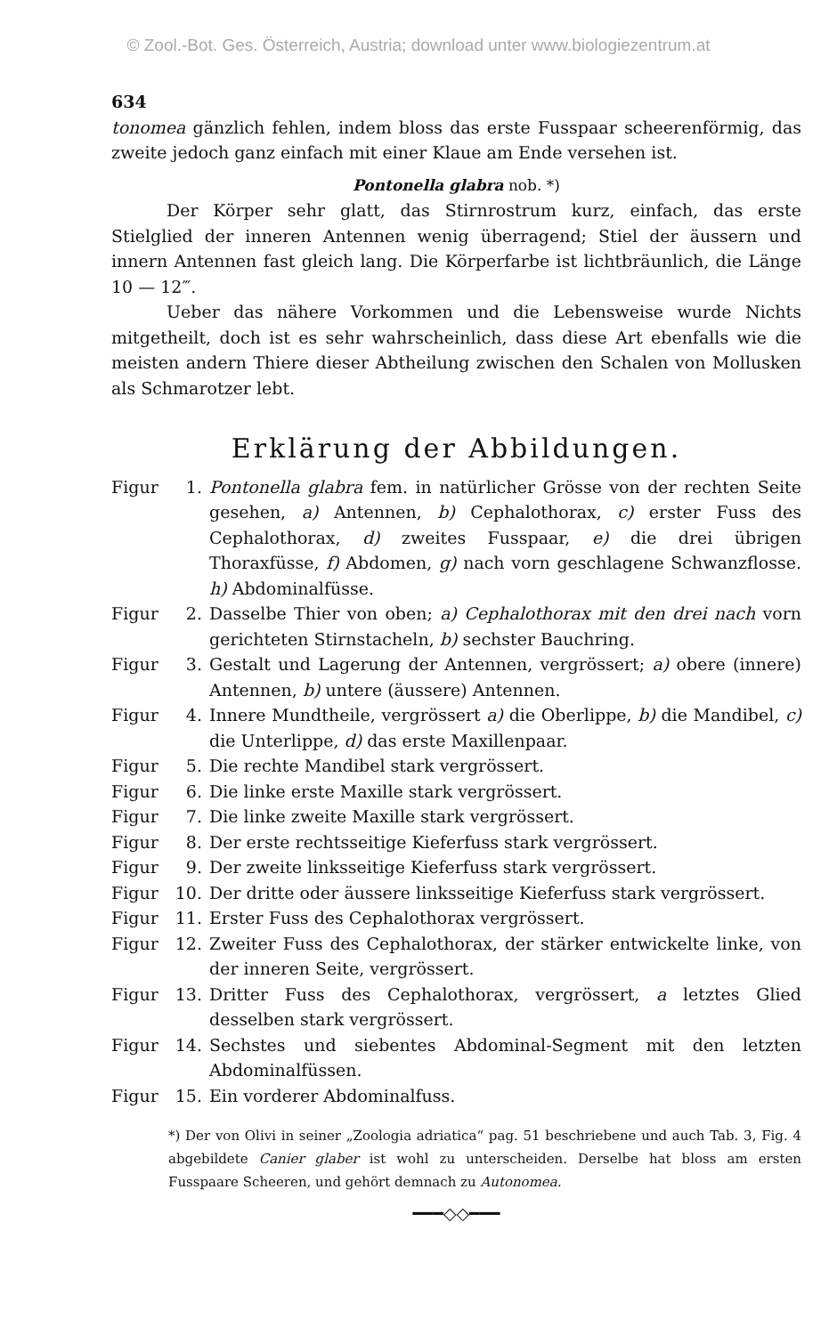© Zool.-Bot. Ges. Österreich, Austria; download unter www.biologiezentrum.at
634
tonomea gänzlich fehlen, indem bloss das erste Fusspaar scheerenförmig, das zweite jedoch ganz einfach mit einer Klaue am Ende versehen ist.
Pontonella glabra nob. *)
Der Körper sehr glatt, das Stirnrostrum kurz, einfach, das erste Stielglied der inneren Antennen wenig überragend; Stiel der äussern und innern Antennen fast gleich lang. Die Körperfarbe ist lichtbräunlich, die Länge 10 — 12‴.
Ueber das nähere Vorkommen und die Lebensweise wurde Nichts mitgetheilt, doch ist es sehr wahrscheinlich, dass diese Art ebenfalls wie die meisten andern Thiere dieser Abtheilung zwischen den Schalen von Mollusken als Schmarotzer lebt.
Erklärung der Abbildungen.
Figur 1. Pontonella glabra fem. in natürlicher Grösse von der rechten Seite gesehen, a) Antennen, b) Cephalothorax, c) erster Fuss des Cephalothorax, d) zweites Fusspaar, e) die drei übrigen Thoraxfüsse, f) Abdomen, g) nach vorn geschlagene Schwanzflosse. h) Abdominalfüsse.
Figur 2. Dasselbe Thier von oben; a) Cephalothorax mit den drei nach vorn gerichteten Stirnstacheln, b) sechster Bauchring.
Figur 3. Gestalt und Lagerung der Antennen, vergrössert; a) obere (innere) Antennen, b) untere (äussere) Antennen.
Figur 4. Innere Mundtheile, vergrössert a) die Oberlippe, b) die Mandibel, c) die Unterlippe, d) das erste Maxillenpaar.
Figur 5. Die rechte Mandibel stark vergrössert.
Figur 6. Die linke erste Maxille stark vergrössert.
Figur 7. Die linke zweite Maxille stark vergrössert.
Figur 8. Der erste rechtsseitige Kieferfuss stark vergrössert.
Figur 9. Der zweite linksseitige Kieferfuss stark vergrössert.
Figur 10. Der dritte oder äussere linksseitige Kieferfuss stark vergrössert.
Figur 11. Erster Fuss des Cephalothorax vergrössert.
Figur 12. Zweiter Fuss des Cephalothorax, der stärker entwickelte linke, von der inneren Seite, vergrössert.
Figur 13. Dritter Fuss des Cephalothorax, vergrössert, a letztes Glied desselben stark vergrössert.
Figur 14. Sechstes und siebentes Abdominal-Segment mit den letzten Abdominalfüssen.
Figur 15. Ein vorderer Abdominalfuss.
*) Der von Olivi in seiner „Zoologia adriatica“ pag. 51 beschriebene und auch Tab. 3, Fig. 4 abgebildete Canier glaber ist wohl zu unterscheiden. Derselbe hat bloss am ersten Fusspaare Scheeren, und gehört demnach zu Autonomea.
━━━◇◇━━━